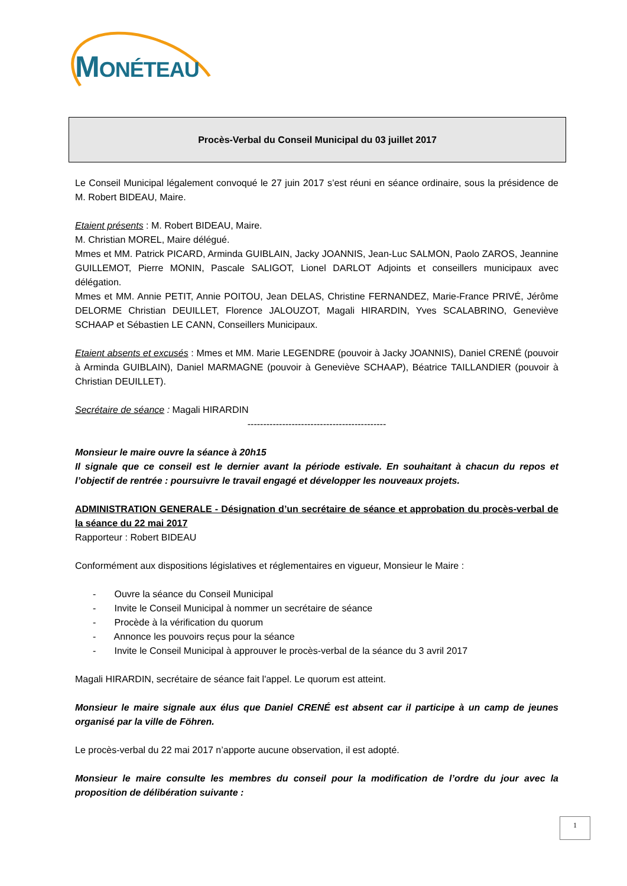MONÉTEAU
Procès-Verbal du Conseil Municipal du 03 juillet 2017
Le Conseil Municipal légalement convoqué le 27 juin 2017 s’est réuni en séance ordinaire, sous la présidence de M. Robert BIDEAU, Maire.
Etaient présents : M. Robert BIDEAU, Maire.
M. Christian MOREL, Maire délégué.
Mmes et MM. Patrick PICARD, Arminda GUIBLAIN, Jacky JOANNIS, Jean-Luc SALMON, Paolo ZAROS, Jeannine GUILLEMOT, Pierre MONIN, Pascale SALIGOT, Lionel DARLOT Adjoints et conseillers municipaux avec délégation.
Mmes et MM. Annie PETIT, Annie POITOU, Jean DELAS, Christine FERNANDEZ, Marie-France PRIVÉ, Jérôme DELORME Christian DEUILLET, Florence JALOUZOT, Magali HIRARDIN, Yves SCALABRINO, Geneviève SCHAAP et Sébastien LE CANN, Conseillers Municipaux.
Etaient absents et excusés : Mmes et MM. Marie LEGENDRE (pouvoir à Jacky JOANNIS), Daniel CRENÉ (pouvoir à Arminda GUIBLAIN), Daniel MARMAGNE (pouvoir à Geneviève SCHAAP), Béatrice TAILLANDIER (pouvoir à Christian DEUILLET).
Secrétaire de séance : Magali HIRARDIN
--------------------------------------------
Monsieur le maire ouvre la séance à 20h15
Il signale que ce conseil est le dernier avant la période estivale. En souhaitant à chacun du repos et l’objectif de rentrée : poursuivre le travail engagé et développer les nouveaux projets.
ADMINISTRATION GENERALE - Désignation d’un secrétaire de séance et approbation du procès-verbal de la séance du 22 mai 2017
Rapporteur : Robert BIDEAU
Conformément aux dispositions législatives et réglementaires en vigueur, Monsieur le Maire :
- Ouvre la séance du Conseil Municipal
- Invite le Conseil Municipal à nommer un secrétaire de séance
- Procède à la vérification du quorum
- Annonce les pouvoirs reçus pour la séance
- Invite le Conseil Municipal à approuver le procès-verbal de la séance du 3 avril 2017
Magali HIRARDIN, secrétaire de séance fait l'appel. Le quorum est atteint.
Monsieur le maire signale aux élus que Daniel CRENÉ est absent car il participe à un camp de jeunes organisé par la ville de Föhren.
Le procès-verbal du 22 mai 2017 n’apporte aucune observation, il est adopté.
Monsieur le maire consulte les membres du conseil pour la modification de l’ordre du jour avec la proposition de délibération suivante :
1